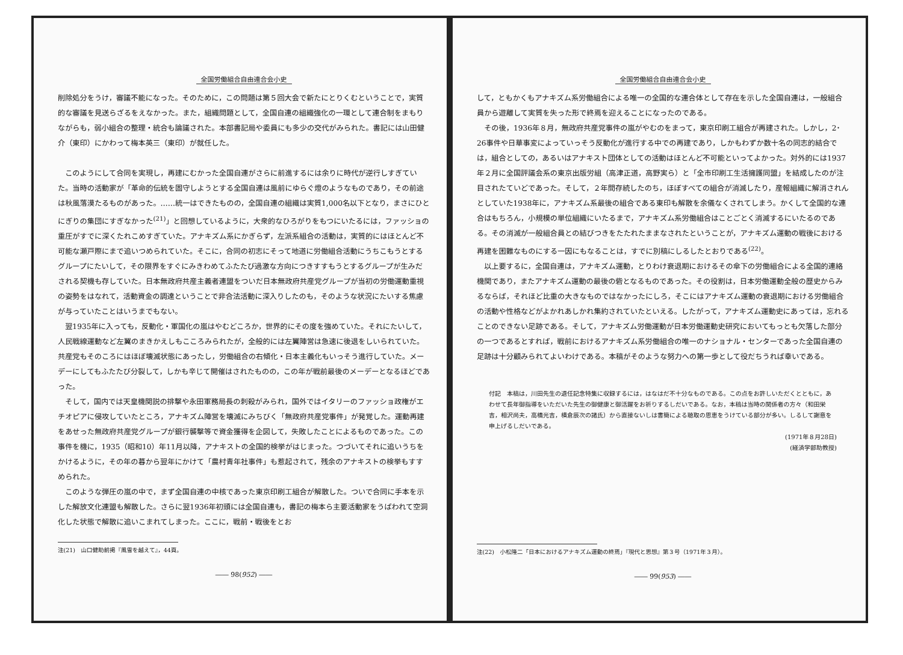全国労働組合自由連合会小史
削除処分をうけ，審議不能になった。そのために，この問題は第５回大会で新たにとりくむということで，実質的な審議を見送らざるをえなかった。また，組織問題として，全国自連の組織強化の一環として連合制をまもりながらも，弱小組合の整理・統合も論議された。本部書記局や委員にも多少の交代がみられた。書記には山田健介（東印）にかわって梅本英三（東印）が就任した。
このようにして合同を実現し，再建にむかった全国自連がさらに前進するには余りに時代が逆行しすぎていた。当時の活動家が「革命的伝統を固守しようとする全国自連は風前にゆらぐ燈のようなものであり，その前途は秋風落漠たるものがあった。……統一はできたものの，全国自連の組織は実質1,000名以下となり，まさにひとにぎりの集団にすぎなかった<sup>(21)</sup>」と回想しているように，大衆的なひろがりをもつにいたるには，ファッショの重圧がすでに深くたれこめすぎていた。アナキズム系にかぎらず，左派系組合の活動は，実質的にはほとんど不可能な瀬戸際にまで追いつめられていた。そこに，合同の初志にそって地道に労働組合活動にうちこもうとするグループにたいして，その限界をすぐにみきわめてふたたび過激な方向につきすすもうとするグループが生みだされる契機も存していた。日本無政府共産主義者連盟をついだ日本無政府共産党グループが当初の労働運動重視の姿勢をはなれて，活動資金の調達ということで非合法活動に深入りしたのも，そのような状況にたいする焦慮が与っていたことはいうまでもない。
翌1935年に入っても，反動化・軍国化の嵐はやむどころか，世界的にその度を強めていた。それにたいして，人民戦線運動など左翼のまきかえしもこころみられたが，全般的には左翼陣営は急速に後退をしいられていた。共産党もそのころにはほぼ壊滅状態にあったし，労働組合の右傾化・日本主義化もいっそう進行していた。メーデーにしてもふたたび分裂して，しかも辛じて開催はされたものの，この年が戦前最後のメーデーとなるほどであった。
そして，国内では天皇機関説の排撃や永田軍務局長の刺殺がみられ，国外ではイタリーのファッショ政権がエチオピアに侵攻していたところ，アナキズム陣営を壊滅にみちびく「無政府共産党事件」が発覚した。運動再建をあせった無政府共産党グループが銀行襲撃等で資金獲得を企図して，失敗したことによるものであった。この事件を機に，1935（昭和10）年11月以降，アナキストの全国的検挙がはじまった。つづいてそれに追いうちをかけるように，その年の暮から翌年にかけて「農村青年社事件」も惹起されて，残余のアナキストの検挙もすすめられた。
このような弾圧の嵐の中で，まず全国自連の中核であった東京印刷工組合が解散した。ついで合同に手本を示した解放文化連盟も解散した。さらに翌1936年初頭には全国自連も，書記の梅本ら主要活動家をうばわれて空洞化した状態で解散に追いこまれてしまった。ここに，戦前・戦後をとお
注(21)　山口健助前掲『風雪を越えて』，44頁。
―― 98(952) ――
全国労働組合自由連合会小史
して，ともかくもアナキズム系労働組合による唯一の全国的な連合体として存在を示した全国自連は，一般組合員から遊離して実質を失った形で終焉を迎えることになったのである。
その後，1936年８月，無政府共産党事件の嵐がやむのをまって，東京印刷工組合が再建された。しかし，2･26事件や日華事変によっていっそう反動化が進行する中での再建であり，しかもわずか数十名の同志的結合では，組合としての，あるいはアナキスト団体としての活動はほとんど不可能といってよかった。対外的には1937年２月に全国評議会系の東京出版労組（高津正道，高野実ら）と「全市印刷工生活擁護同盟」を結成したのが注目されたていどであった。そして，２年間存続したのち，ほぼすべての組合が消滅したり，産報組織に解消されんとしていた1938年に，アナキズム系最後の組合である東印も解散を余儀なくされてしまう。かくして全国的な連合はもちろん，小規模の単位組織にいたるまで，アナキズム系労働組合はことごとく消滅するにいたるのである。その消滅が一般組合員との結びつきをたたれたままなされたということが，アナキズム運動の戦後における再建を困難なものにする一因にもなることは，すでに別稿にしるしたとおりである<sup>(22)</sup>。
以上要するに，全国自連は，アナキズム運動，とりわけ衰退期におけるその傘下の労働組合による全国的連絡機関であり，またアナキズム運動の最後の砦となるものであった。その役割は，日本労働運動全般の歴史からみるならば，それほど比重の大きなものではなかったにしろ，そこにはアナキズム運動の衰退期における労働組合の活動や性格などがよかれあしかれ集約されていたといえる。したがって，アナキズム運動史にあっては，忘れることのできない足跡である。そして，アナキズム労働運動が日本労働運動史研究においてもっとも欠落した部分の一つであるとすれば，戦前におけるアナキズム系労働組合の唯一のナショナル・センターであった全国自連の足跡は十分顧みられてよいわけである。本稿がそのような努力への第一歩として役だちうれば幸いである。
付記　本稿は，川田先生の退任記念特集に収録するには，はなはだ不十分なものである。この点をお許しいただくとともに，あわせて長年御指導をいただいた先生の御健康と御活躍をお祈りするしだいである。なお，本稿は当時の関係者の方々（和田栄吉，相沢尚夫，高橋光吉，横倉辰次の諸氏）から直接ないしは書簡による聴取の恩恵をうけている部分が多い。しるして謝意を申上げるしだいである。
(1971年８月28日)
(経済学部助教授)
注(22)　小松隆二「日本におけるアナキズム運動の終焉」『現代と思想』第３号（1971年３月）。
―― 99(953) ――